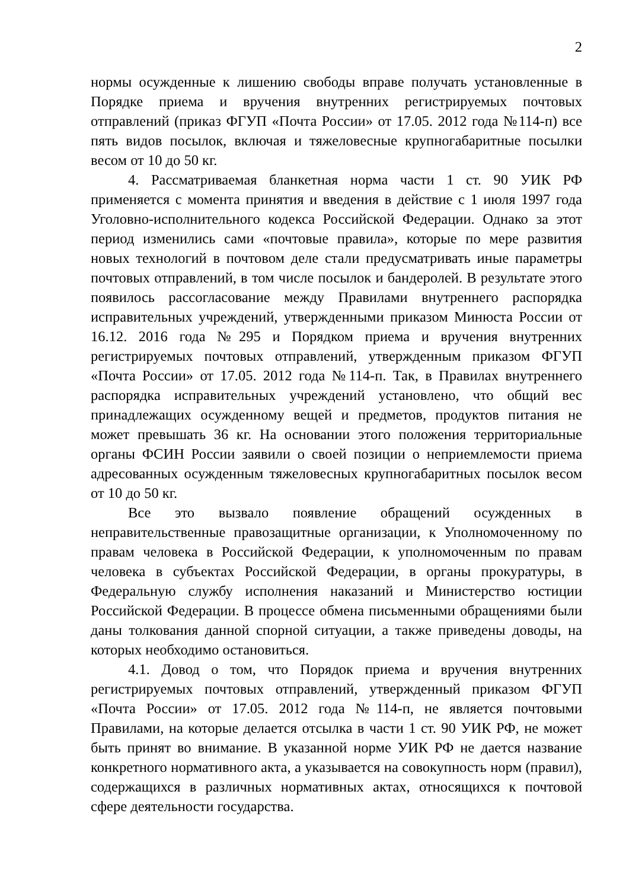2
нормы осужденные к лишению свободы вправе получать установленные в Порядке приема и вручения внутренних регистрируемых почтовых отправлений (приказ ФГУП «Почта России» от 17.05. 2012 года №114-п) все пять видов посылок, включая и тяжеловесные крупногабаритные посылки весом от 10 до 50 кг.
4. Рассматриваемая бланкетная норма части 1 ст. 90 УИК РФ применяется с момента принятия и введения в действие с 1 июля 1997 года Уголовно-исполнительного кодекса Российской Федерации. Однако за этот период изменились сами «почтовые правила», которые по мере развития новых технологий в почтовом деле стали предусматривать иные параметры почтовых отправлений, в том числе посылок и бандеролей. В результате этого появилось рассогласование между Правилами внутреннего распорядка исправительных учреждений, утвержденными приказом Минюста России от 16.12. 2016 года №295 и Порядком приема и вручения внутренних регистрируемых почтовых отправлений, утвержденным приказом ФГУП «Почта России» от 17.05. 2012 года №114-п. Так, в Правилах внутреннего распорядка исправительных учреждений установлено, что общий вес принадлежащих осужденному вещей и предметов, продуктов питания не может превышать 36 кг. На основании этого положения территориальные органы ФСИН России заявили о своей позиции о неприемлемости приема адресованных осужденным тяжеловесных крупногабаритных посылок весом от 10 до 50 кг.
Все это вызвало появление обращений осужденных в неправительственные правозащитные организации, к Уполномоченному по правам человека в Российской Федерации, к уполномоченным по правам человека в субъектах Российской Федерации, в органы прокуратуры, в Федеральную службу исполнения наказаний и Министерство юстиции Российской Федерации. В процессе обмена письменными обращениями были даны толкования данной спорной ситуации, а также приведены доводы, на которых необходимо остановиться.
4.1. Довод о том, что Порядок приема и вручения внутренних регистрируемых почтовых отправлений, утвержденный приказом ФГУП «Почта России» от 17.05. 2012 года №114-п, не является почтовыми Правилами, на которые делается отсылка в части 1 ст. 90 УИК РФ, не может быть принят во внимание. В указанной норме УИК РФ не дается название конкретного нормативного акта, а указывается на совокупность норм (правил), содержащихся в различных нормативных актах, относящихся к почтовой сфере деятельности государства.